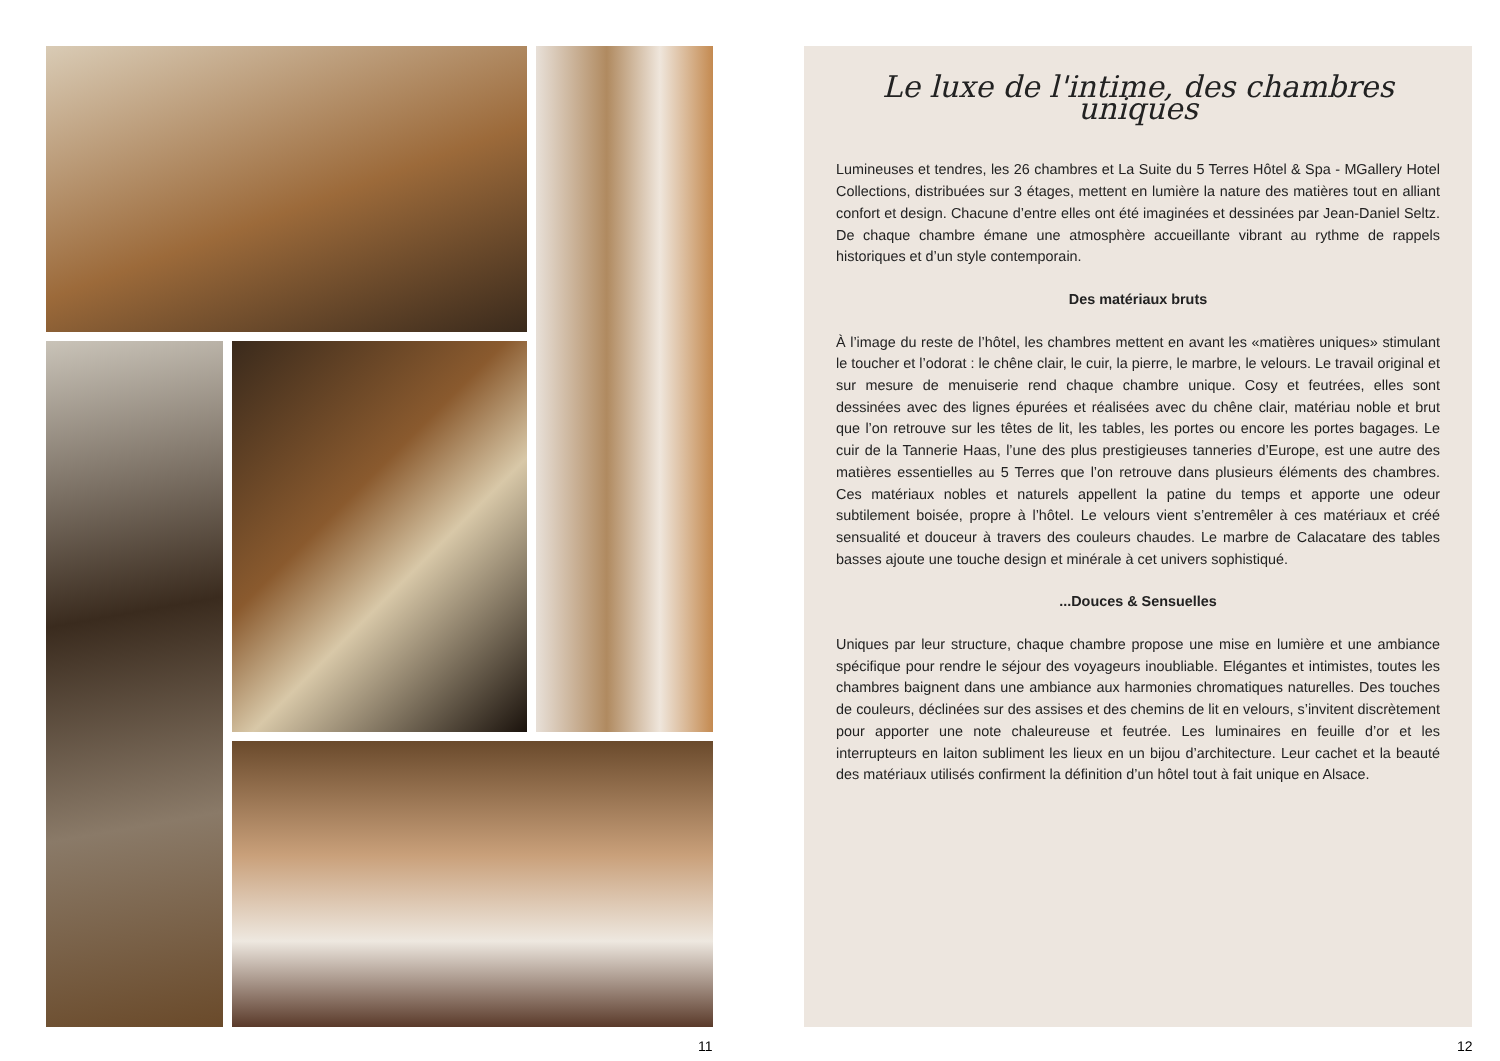Le luxe de l'intime, des chambres uniques
Lumineuses et tendres, les 26 chambres et La Suite du 5 Terres Hôtel & Spa - MGallery Hotel Collections, distribuées sur 3 étages, mettent en lumière la nature des matières tout en alliant confort et design. Chacune d’entre elles ont été imaginées et dessinées par Jean-Daniel Seltz. De chaque chambre émane une atmosphère accueillante vibrant au rythme de rappels historiques et d’un style contemporain.
Des matériaux bruts
À l’image du reste de l’hôtel, les chambres mettent en avant les «matières uniques» stimulant le toucher et l’odorat : le chêne clair, le cuir, la pierre, le marbre, le velours. Le travail original et sur mesure de menuiserie rend chaque chambre unique. Cosy et feutrées, elles sont dessinées avec des lignes épurées et réalisées avec du chêne clair, matériau noble et brut que l’on retrouve sur les têtes de lit, les tables, les portes ou encore les portes bagages. Le cuir de la Tannerie Haas, l’une des plus prestigieuses tanneries d’Europe, est une autre des matières essentielles au 5 Terres que l’on retrouve dans plusieurs éléments des chambres. Ces matériaux nobles et naturels appellent la patine du temps et apporte une odeur subtilement boisée, propre à l’hôtel. Le velours vient s’entremêler à ces matériaux et créé sensualité et douceur à travers des couleurs chaudes. Le marbre de Calacatare des tables basses ajoute une touche design et minérale à cet univers sophistiqué.
...Douces & Sensuelles
Uniques par leur structure, chaque chambre propose une mise en lumière et une ambiance spécifique pour rendre le séjour des voyageurs inoubliable. Elégantes et intimistes, toutes les chambres baignent dans une ambiance aux harmonies chromatiques naturelles. Des touches de couleurs, déclinées sur des assises et des chemins de lit en velours, s’invitent discrètement pour apporter une note chaleureuse et feutrée. Les luminaires en feuille d’or et les interrupteurs en laiton subliment les lieux en un bijou d’architecture. Leur cachet et la beauté des matériaux utilisés confirment la définition d’un hôtel tout à fait unique en Alsace.
11 12